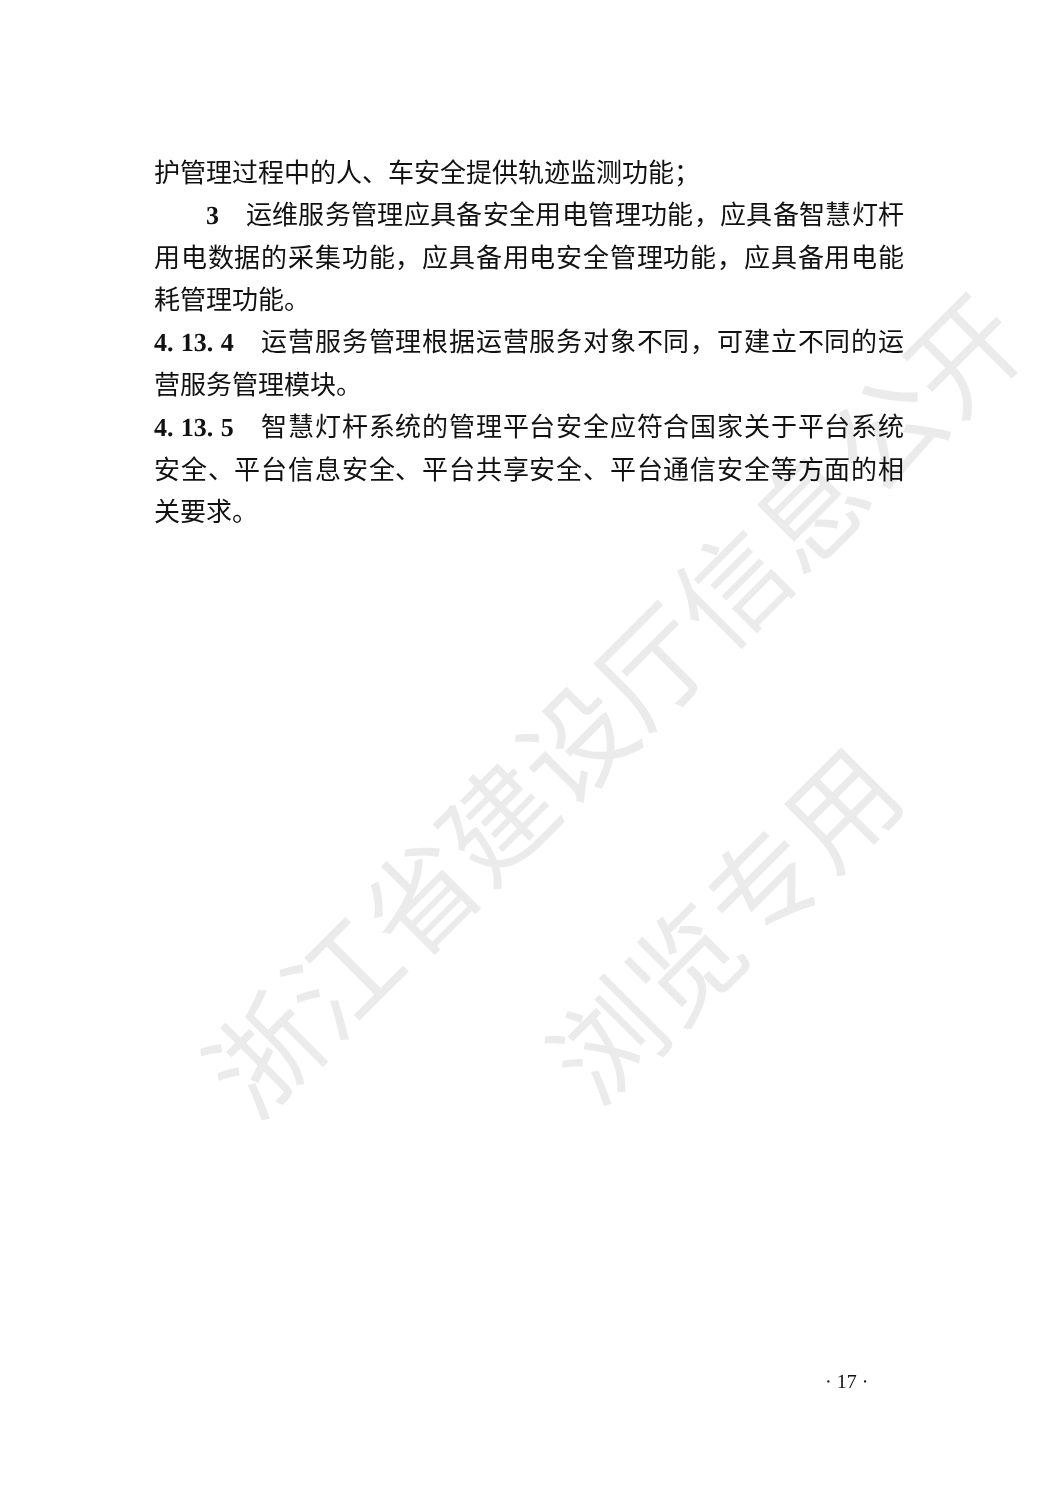浙江省建设厅信息公开
浏览专用
护管理过程中的人、车安全提供轨迹监测功能；
3　运维服务管理应具备安全用电管理功能，应具备智慧灯杆用电数据的采集功能，应具备用电安全管理功能，应具备用电能耗管理功能。
4. 13. 4　运营服务管理根据运营服务对象不同，可建立不同的运营服务管理模块。
4. 13. 5　智慧灯杆系统的管理平台安全应符合国家关于平台系统安全、平台信息安全、平台共享安全、平台通信安全等方面的相关要求。
· 17 ·